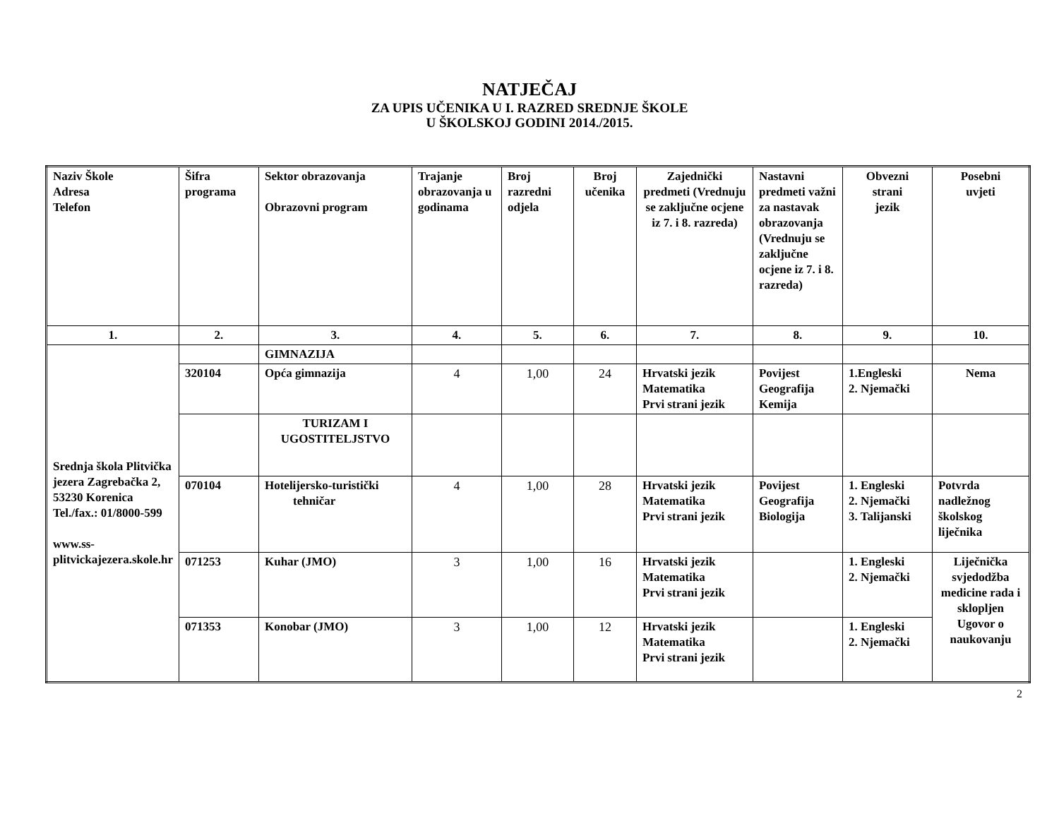NATJEČAJ
ZA UPIS UČENIKA U I. RAZRED SREDNJE ŠKOLE
U ŠKOLSKOJ GODINI 2014./2015.
| Naziv Škole Adresa Telefon | Šifra programa | Sektor obrazovanja Obrazovni program | Trajanje obrazovanja u godinama | Broj razredni odjela | Broj učenika | Zajednički predmeti (Vrednuju se zaključne ocjene iz 7. i 8. razreda) | Nastavni predmeti važni za nastavak obrazovanja (Vrednuju se zaključne ocjene iz 7. i 8. razreda) | Obvezni strani jezik | Posebni uvjeti |
| --- | --- | --- | --- | --- | --- | --- | --- | --- | --- |
| 1. | 2. | 3. | 4. | 5. | 6. | 7. | 8. | 9. | 10. |
| Srednja škola Plitvička jezera Zagrebačka 2, 53230 Korenica Tel./fax.: 01/8000-599 www.ss-plitvickajezera.skole.hr | | GIMNAZIJA | | | | | | | |
| | 320104 | Opća gimnazija | 4 | 1,00 | 24 | Hrvatski jezik Matematika Prvi strani jezik | Povijest Geografija Kemija | 1.Engleski 2. Njemački | Nema |
| | | TURIZAM I UGOSTITELJSTVO | | | | | | | |
| | 070104 | Hotelijersko-turistički tehničar | 4 | 1,00 | 28 | Hrvatski jezik Matematika Prvi strani jezik | Povijest Geografija Biologija | 1. Engleski 2. Njemački 3. Talijanski | Potvrda nadležnog školskog liječnika |
| | 071253 | Kuhar (JMO) | 3 | 1,00 | 16 | Hrvatski jezik Matematika Prvi strani jezik | | 1. Engleski 2. Njemački | Liječnička svjedodžba medicine rada i sklopljen Ugovor o naukovanju |
| | 071353 | Konobar (JMO) | 3 | 1,00 | 12 | Hrvatski jezik Matematika Prvi strani jezik | | 1. Engleski 2. Njemački | |
2